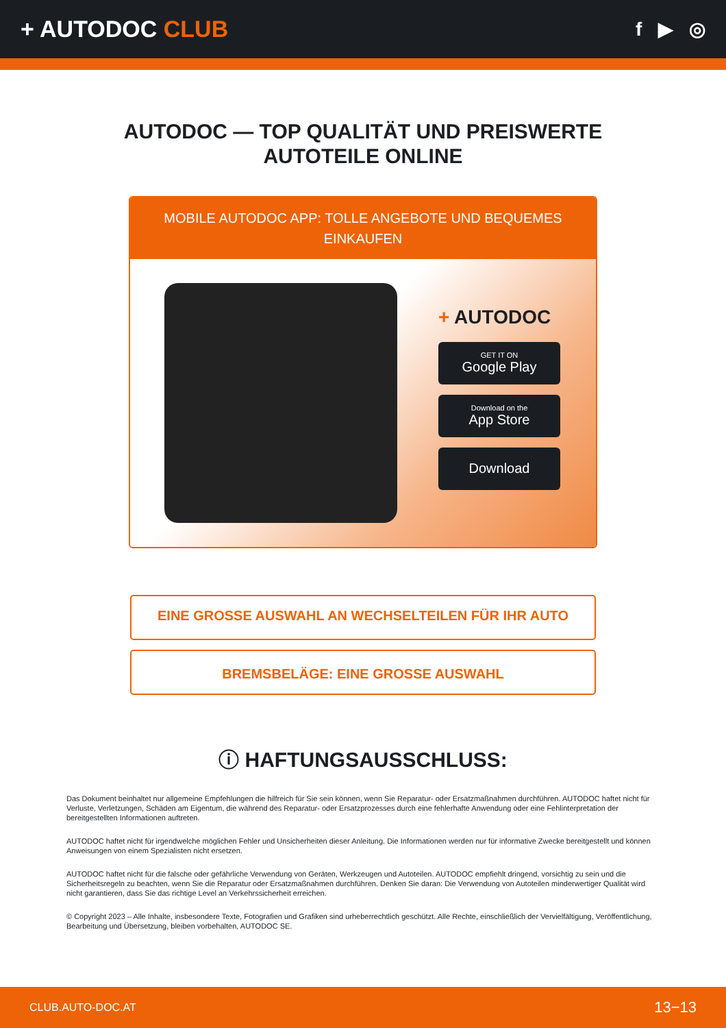+ AUTODOC CLUB
f ▶ ◎
AUTODOC — TOP QUALITÄT UND PREISWERTE
AUTOTEILE ONLINE
MOBILE AUTODOC APP: TOLLE ANGEBOTE UND BEQUEMES EINKAUFEN
+ AUTODOC
GET IT ON
Google Play
Download on the
App Store
Download
EINE GROSSE AUSWAHL AN WECHSELTEILEN FÜR IHR AUTO
BREMSBELÄGE: EINE GROSSE AUSWAHL
ⓘ HAFTUNGSAUSSCHLUSS:
Das Dokument beinhaltet nur allgemeine Empfehlungen die hilfreich für Sie sein können, wenn Sie Reparatur- oder Ersatzmaßnahmen durchführen. AUTODOC haftet nicht für Verluste, Verletzungen, Schäden am Eigentum, die während des Reparatur- oder Ersatzprozesses durch eine fehlerhafte Anwendung oder eine Fehlinterpretation der bereitgestellten Informationen auftreten.
AUTODOC haftet nicht für irgendwelche möglichen Fehler und Unsicherheiten dieser Anleitung. Die Informationen werden nur für informative Zwecke bereitgestellt und können Anweisungen von einem Spezialisten nicht ersetzen.
AUTODOC haftet nicht für die falsche oder gefährliche Verwendung von Geräten, Werkzeugen und Autoteilen. AUTODOC empfiehlt dringend, vorsichtig zu sein und die Sicherheitsregeln zu beachten, wenn Sie die Reparatur oder Ersatzmaßnahmen durchführen. Denken Sie daran: Die Verwendung von Autoteilen minderwertiger Qualität wird nicht garantieren, dass Sie das richtige Level an Verkehrssicherheit erreichen.
© Copyright 2023 – Alle Inhalte, insbesondere Texte, Fotografien und Grafiken sind urheberrechtlich geschützt. Alle Rechte, einschließlich der Vervielfältigung, Veröffentlichung, Bearbeitung und Übersetzung, bleiben vorbehalten, AUTODOC SE.
CLUB.AUTO-DOC.AT 13−13